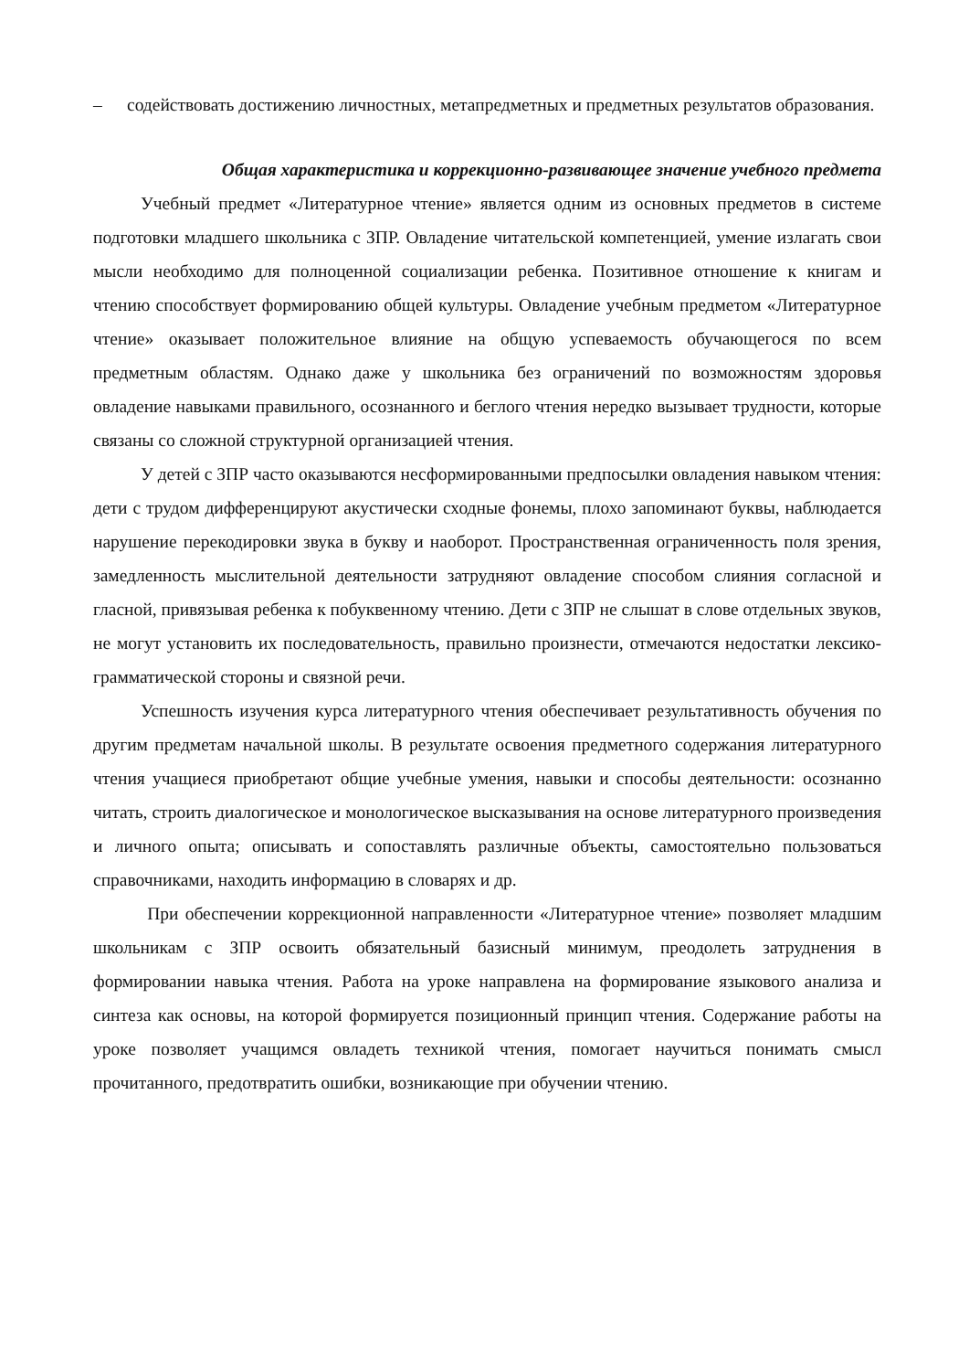– содействовать достижению личностных, метапредметных и предметных результатов образования.
Общая характеристика и коррекционно-развивающее значение учебного предмета
Учебный предмет «Литературное чтение» является одним из основных предметов в системе подготовки младшего школьника с ЗПР. Овладение читательской компетенцией, умение излагать свои мысли необходимо для полноценной социализации ребенка. Позитивное отношение к книгам и чтению способствует формированию общей культуры. Овладение учебным предметом «Литературное чтение» оказывает положительное влияние на общую успеваемость обучающегося по всем предметным областям. Однако даже у школьника без ограничений по возможностям здоровья овладение навыками правильного, осознанного и беглого чтения нередко вызывает трудности, которые связаны со сложной структурной организацией чтения.
У детей с ЗПР часто оказываются несформированными предпосылки овладения навыком чтения: дети с трудом дифференцируют акустически сходные фонемы, плохо запоминают буквы, наблюдается нарушение перекодировки звука в букву и наоборот. Пространственная ограниченность поля зрения, замедленность мыслительной деятельности затрудняют овладение способом слияния согласной и гласной, привязывая ребенка к побуквенному чтению. Дети с ЗПР не слышат в слове отдельных звуков, не могут установить их последовательность, правильно произнести, отмечаются недостатки лексико-грамматической стороны и связной речи.
Успешность изучения курса литературного чтения обеспечивает результативность обучения по другим предметам начальной школы. В результате освоения предметного содержания литературного чтения учащиеся приобретают общие учебные умения, навыки и способы деятельности: осознанно читать, строить диалогическое и монологическое высказывания на основе литературного произведения и личного опыта; описывать и сопоставлять различные объекты, самостоятельно пользоваться справочниками, находить информацию в словарях и др.
При обеспечении коррекционной направленности «Литературное чтение» позволяет младшим школьникам с ЗПР освоить обязательный базисный минимум, преодолеть затруднения в формировании навыка чтения. Работа на уроке направлена на формирование языкового анализа и синтеза как основы, на которой формируется позиционный принцип чтения. Содержание работы на уроке позволяет учащимся овладеть техникой чтения, помогает научиться понимать смысл прочитанного, предотвратить ошибки, возникающие при обучении чтению.